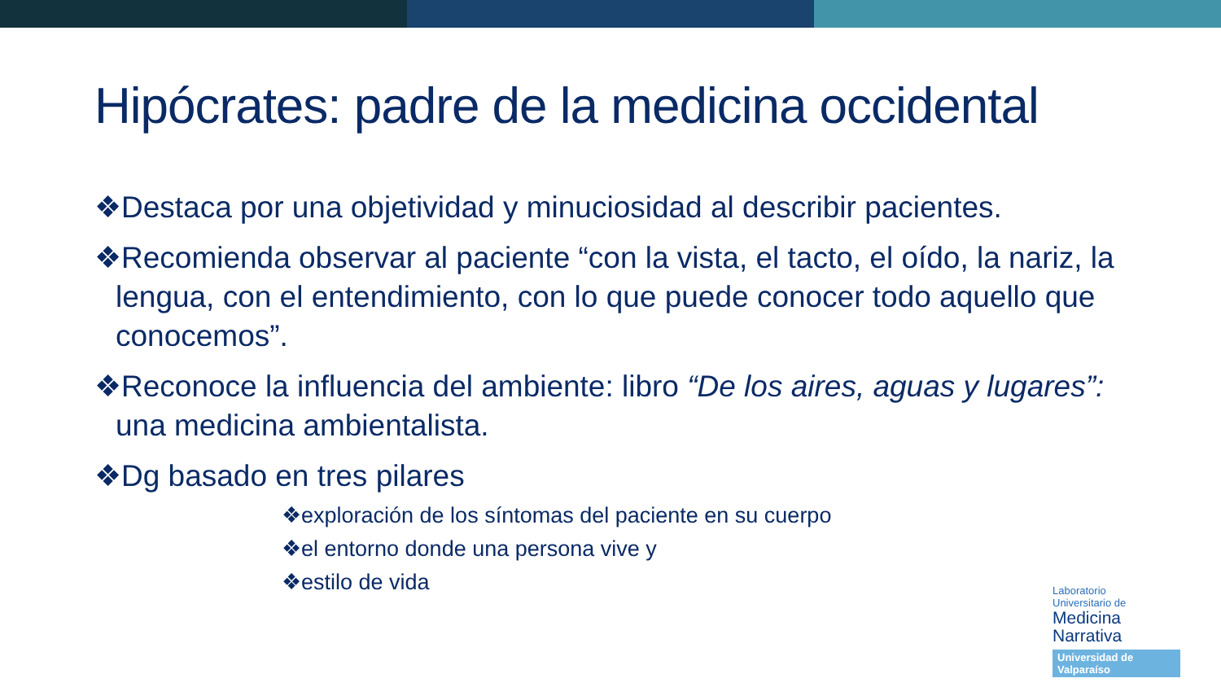Hipócrates: padre de la medicina occidental
❖Destaca por una objetividad y minuciosidad al describir pacientes.
❖Recomienda observar al paciente “con la vista, el tacto, el oído, la nariz, la lengua, con el entendimiento, con lo que puede conocer todo aquello que conocemos”.
❖Reconoce la influencia del ambiente: libro “De los aires, aguas y lugares”: una medicina ambientalista.
❖Dg basado en tres pilares
❖exploración de los síntomas del paciente en su cuerpo
❖el entorno donde una persona vive y
❖estilo de vida
Laboratorio
Universitario de
Medicina
Narrativa
Universidad de Valparaíso